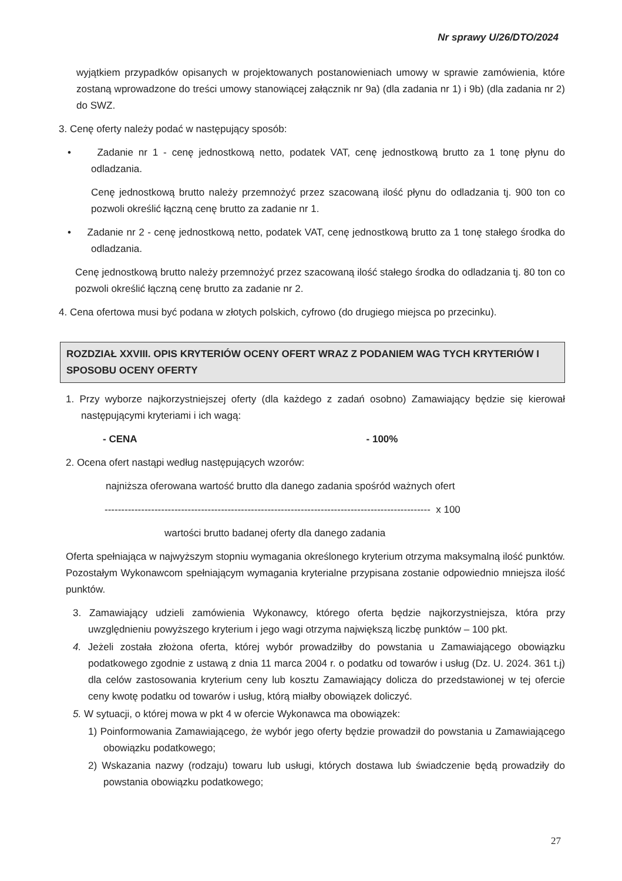Nr sprawy U/26/DTO/2024
wyjątkiem przypadków opisanych w projektowanych postanowieniach umowy w sprawie zamówienia, które zostaną wprowadzone do treści umowy stanowiącej załącznik nr 9a) (dla zadania nr 1) i 9b) (dla zadania nr 2) do SWZ.
3. Cenę oferty należy podać w następujący sposób:
• Zadanie nr 1 - cenę jednostkową netto, podatek VAT, cenę jednostkową brutto za 1 tonę płynu do odladzania.
Cenę jednostkową brutto należy przemnożyć przez szacowaną ilość płynu do odladzania tj. 900 ton co pozwoli określić łączną cenę brutto za zadanie nr 1.
• Zadanie nr 2 - cenę jednostkową netto, podatek VAT, cenę jednostkową brutto za 1 tonę stałego środka do odladzania.
Cenę jednostkową brutto należy przemnożyć przez szacowaną ilość stałego środka do odladzania tj. 80 ton co pozwoli określić łączną cenę brutto za zadanie nr 2.
4. Cena ofertowa musi być podana w złotych polskich, cyfrowo (do drugiego miejsca po przecinku).
ROZDZIAŁ XXVIII. OPIS KRYTERIÓW OCENY OFERT WRAZ Z PODANIEM WAG TYCH KRYTERIÓW I SPOSOBU OCENY OFERTY
1. Przy wyborze najkorzystniejszej oferty (dla każdego z zadań osobno) Zamawiający będzie się kierował następującymi kryteriami i ich wagą:
- CENA - 100%
2. Ocena ofert nastąpi według następujących wzorów:
najniższa oferowana wartość brutto dla danego zadania spośród ważnych ofert
-------------------------------------------------------------------------------------------------- x 100
wartości brutto badanej oferty dla danego zadania
Oferta spełniająca w najwyższym stopniu wymagania określonego kryterium otrzyma maksymalną ilość punktów. Pozostałym Wykonawcom spełniającym wymagania kryterialne przypisana zostanie odpowiednio mniejsza ilość punktów.
3. Zamawiający udzieli zamówienia Wykonawcy, którego oferta będzie najkorzystniejsza, która przy uwzględnieniu powyższego kryterium i jego wagi otrzyma największą liczbę punktów – 100 pkt.
4. Jeżeli została złożona oferta, której wybór prowadziłby do powstania u Zamawiającego obowiązku podatkowego zgodnie z ustawą z dnia 11 marca 2004 r. o podatku od towarów i usług (Dz. U. 2024. 361 t.j) dla celów zastosowania kryterium ceny lub kosztu Zamawiający dolicza do przedstawionej w tej ofercie ceny kwotę podatku od towarów i usług, którą miałby obowiązek doliczyć.
5. W sytuacji, o której mowa w pkt 4 w ofercie Wykonawca ma obowiązek:
1) Poinformowania Zamawiającego, że wybór jego oferty będzie prowadził do powstania u Zamawiającego obowiązku podatkowego;
2) Wskazania nazwy (rodzaju) towaru lub usługi, których dostawa lub świadczenie będą prowadziły do powstania obowiązku podatkowego;
27